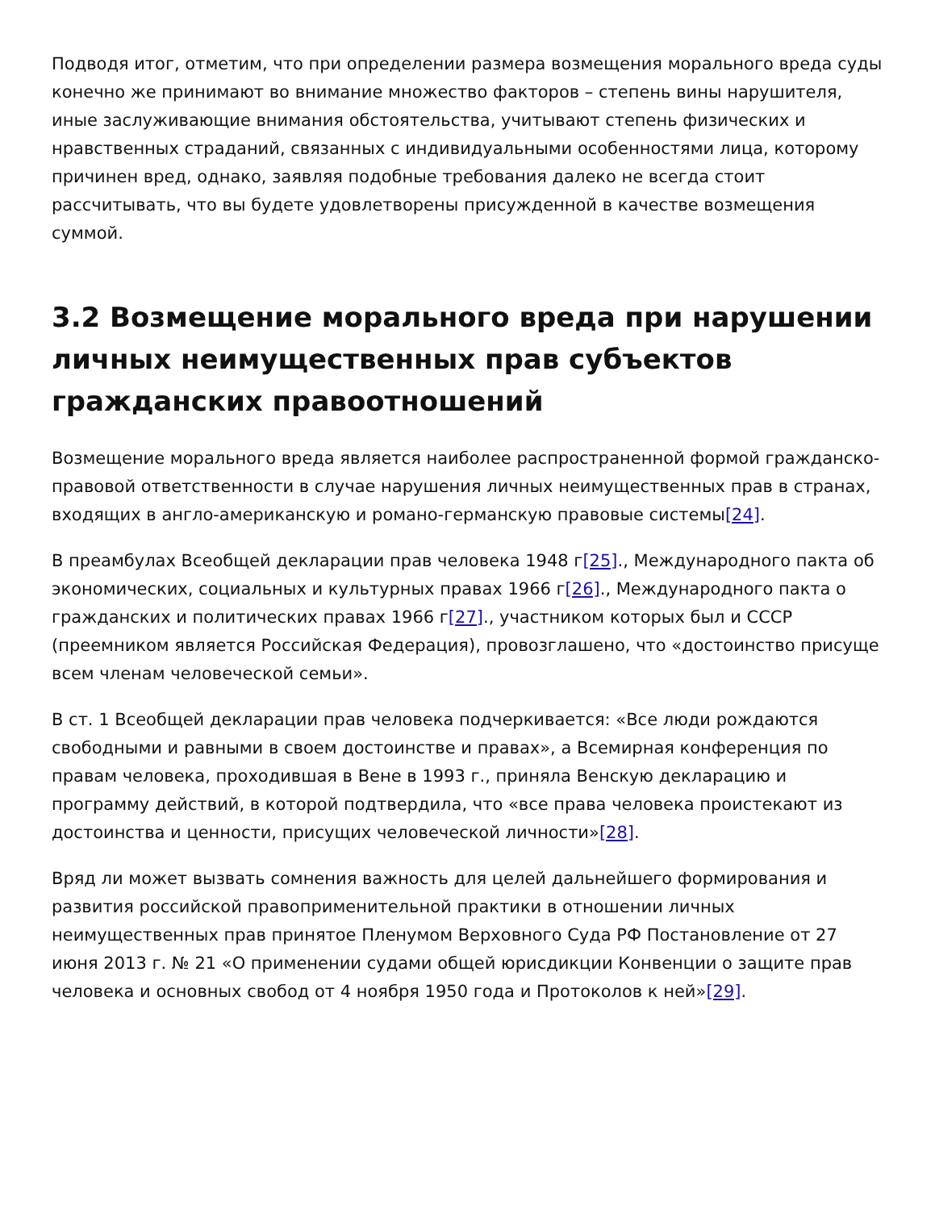Подводя итог, отметим, что при определении размера возмещения морального вреда суды конечно же принимают во внимание множество факторов – степень вины нарушителя, иные заслуживающие внимания обстоятельства, учитывают степень физических и нравственных страданий, связанных с индивидуальными особенностями лица, которому причинен вред, однако, заявляя подобные требования далеко не всегда стоит рассчитывать, что вы будете удовлетворены присужденной в качестве возмещения суммой.
3.2 Возмещение морального вреда при нарушении личных неимущественных прав субъектов гражданских правоотношений
Возмещение морального вреда является наиболее распространенной формой гражданско-правовой ответственности в случае нарушения личных неимущественных прав в странах, входящих в англо-американскую и романо-германскую правовые системы[24].
В преамбулах Всеобщей декларации прав человека 1948 г[25]., Международного пакта об экономических, социальных и культурных правах 1966 г[26]., Международного пакта о гражданских и политических правах 1966 г[27]., участником которых был и СССР (преемником является Российская Федерация), провозглашено, что «достоинство присуще всем членам человеческой семьи».
В ст. 1 Всеобщей декларации прав человека подчеркивается: «Все люди рождаются свободными и равными в своем достоинстве и правах», а Всемирная конференция по правам человека, проходившая в Вене в 1993 г., приняла Венскую декларацию и программу действий, в которой подтвердила, что «все права человека проистекают из достоинства и ценности, присущих человеческой личности»[28].
Вряд ли может вызвать сомнения важность для целей дальнейшего формирования и развития российской правоприменительной практики в отношении личных неимущественных прав принятое Пленумом Верховного Суда РФ Постановление от 27 июня 2013 г. № 21 «О применении судами общей юрисдикции Конвенции о защите прав человека и основных свобод от 4 ноября 1950 года и Протоколов к ней»[29].